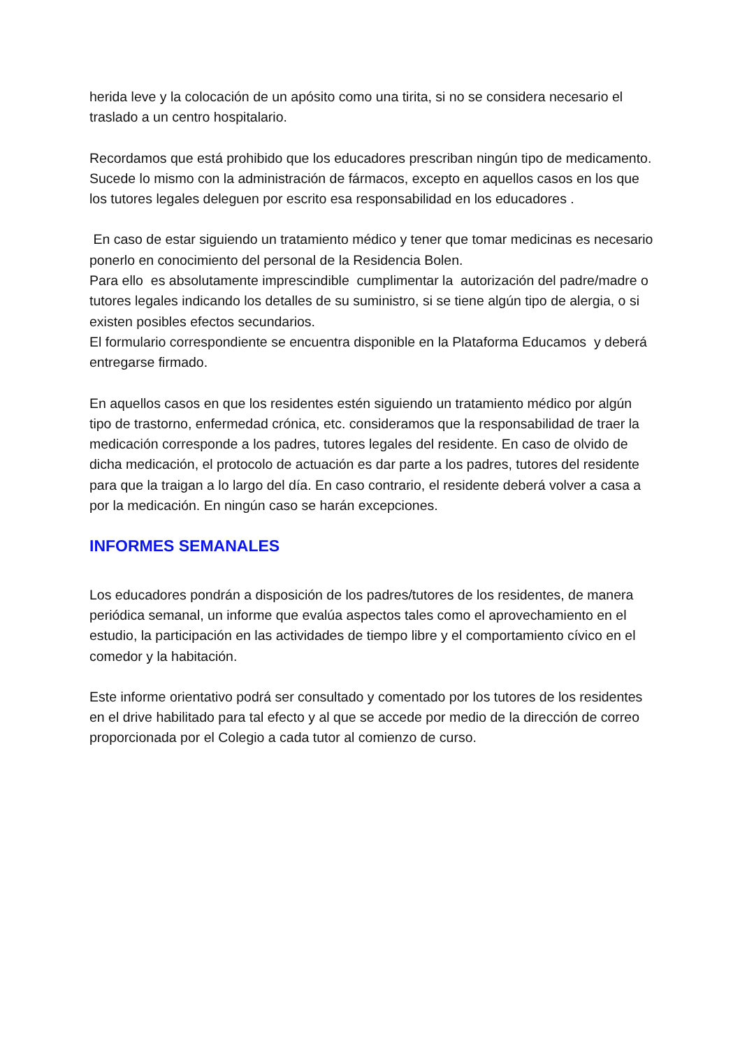herida leve y la colocación de un apósito como una tirita, si no se considera necesario el traslado a un centro hospitalario.
Recordamos que está prohibido que los educadores prescriban ningún tipo de medicamento. Sucede lo mismo con la administración de fármacos, excepto en aquellos casos en los que los tutores legales deleguen por escrito esa responsabilidad en los educadores .
En caso de estar siguiendo un tratamiento médico y tener que tomar medicinas es necesario ponerlo en conocimiento del personal de la Residencia Bolen.
Para ello es absolutamente imprescindible cumplimentar la autorización del padre/madre o tutores legales indicando los detalles de su suministro, si se tiene algún tipo de alergia, o si existen posibles efectos secundarios.
El formulario correspondiente se encuentra disponible en la Plataforma Educamos y deberá entregarse firmado.
En aquellos casos en que los residentes estén siguiendo un tratamiento médico por algún tipo de trastorno, enfermedad crónica, etc. consideramos que la responsabilidad de traer la medicación corresponde a los padres, tutores legales del residente. En caso de olvido de dicha medicación, el protocolo de actuación es dar parte a los padres, tutores del residente para que la traigan a lo largo del día. En caso contrario, el residente deberá volver a casa a por la medicación. En ningún caso se harán excepciones.
INFORMES SEMANALES
Los educadores pondrán a disposición de los padres/tutores de los residentes, de manera periódica semanal, un informe que evalúa aspectos tales como el aprovechamiento en el estudio, la participación en las actividades de tiempo libre y el comportamiento cívico en el comedor y la habitación.
Este informe orientativo podrá ser consultado y comentado por los tutores de los residentes en el drive habilitado para tal efecto y al que se accede por medio de la dirección de correo proporcionada por el Colegio a cada tutor al comienzo de curso.